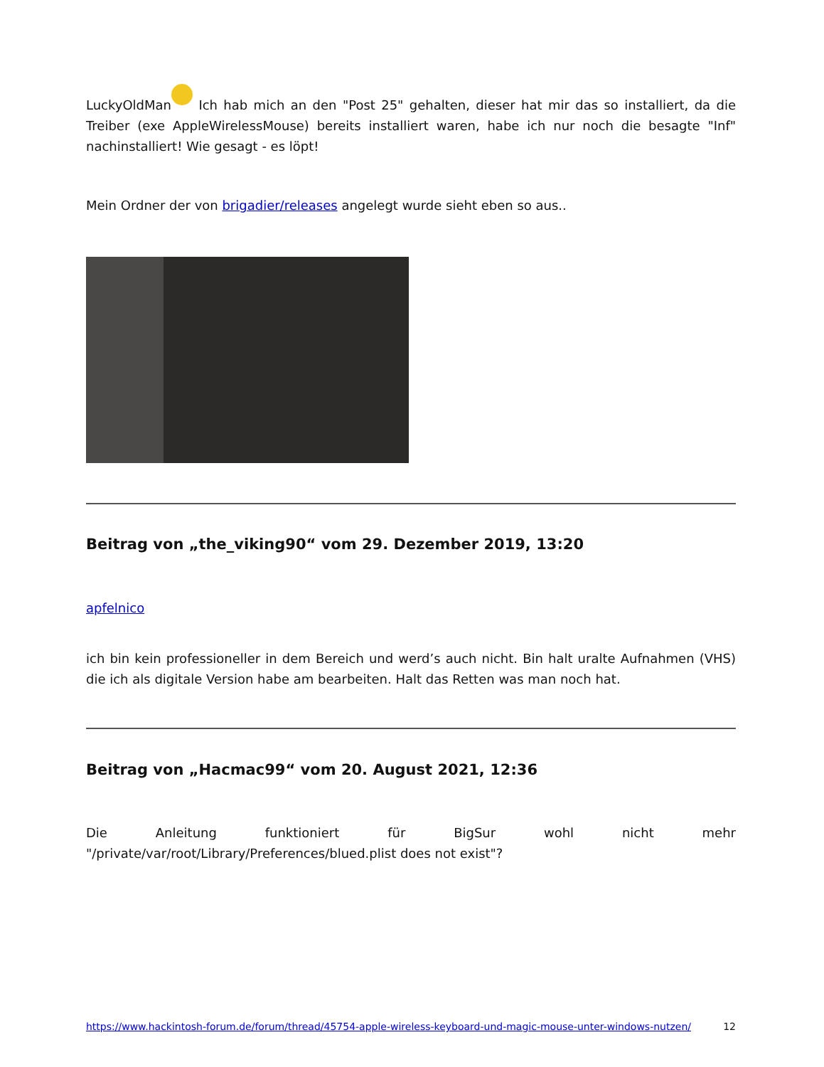LuckyOldMan Ich hab mich an den "Post 25" gehalten, dieser hat mir das so installiert, da die Treiber (exe AppleWirelessMouse) bereits installiert waren, habe ich nur noch die besagte "Inf" nachinstalliert! Wie gesagt - es löpt!
Mein Ordner der von brigadier/releases angelegt wurde sieht eben so aus..
Beitrag von „the_viking90“ vom 29. Dezember 2019, 13:20
apfelnico
ich bin kein professioneller in dem Bereich und werd’s auch nicht. Bin halt uralte Aufnahmen (VHS) die ich als digitale Version habe am bearbeiten. Halt das Retten was man noch hat.
Beitrag von „Hacmac99“ vom 20. August 2021, 12:36
Die Anleitung funktioniert für BigSur wohl nicht mehr "/private/var/root/Library/Preferences/blued.plist does not exist"?
https://www.hackintosh-forum.de/forum/thread/45754-apple-wireless-keyboard-und-magic-mouse-unter-windows-nutzen/ 12